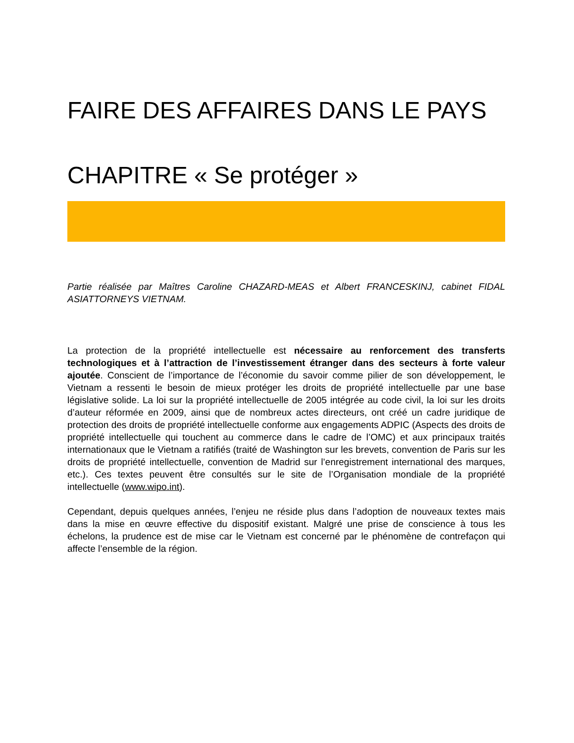FAIRE DES AFFAIRES DANS LE PAYS
CHAPITRE « Se protéger »
Partie réalisée par Maîtres Caroline CHAZARD-MEAS et Albert FRANCESKINJ, cabinet FIDAL ASIATTORNEYS VIETNAM.
La protection de la propriété intellectuelle est nécessaire au renforcement des transferts technologiques et à l’attraction de l’investissement étranger dans des secteurs à forte valeur ajoutée. Conscient de l’importance de l’économie du savoir comme pilier de son développement, le Vietnam a ressenti le besoin de mieux protéger les droits de propriété intellectuelle par une base législative solide. La loi sur la propriété intellectuelle de 2005 intégrée au code civil, la loi sur les droits d’auteur réformée en 2009, ainsi que de nombreux actes directeurs, ont créé un cadre juridique de protection des droits de propriété intellectuelle conforme aux engagements ADPIC (Aspects des droits de propriété intellectuelle qui touchent au commerce dans le cadre de l’OMC) et aux principaux traités internationaux que le Vietnam a ratifiés (traité de Washington sur les brevets, convention de Paris sur les droits de propriété intellectuelle, convention de Madrid sur l’enregistrement international des marques, etc.). Ces textes peuvent être consultés sur le site de l’Organisation mondiale de la propriété intellectuelle (www.wipo.int).
Cependant, depuis quelques années, l’enjeu ne réside plus dans l’adoption de nouveaux textes mais dans la mise en œuvre effective du dispositif existant. Malgré une prise de conscience à tous les échelons, la prudence est de mise car le Vietnam est concerné par le phénomène de contrefaçon qui affecte l’ensemble de la région.